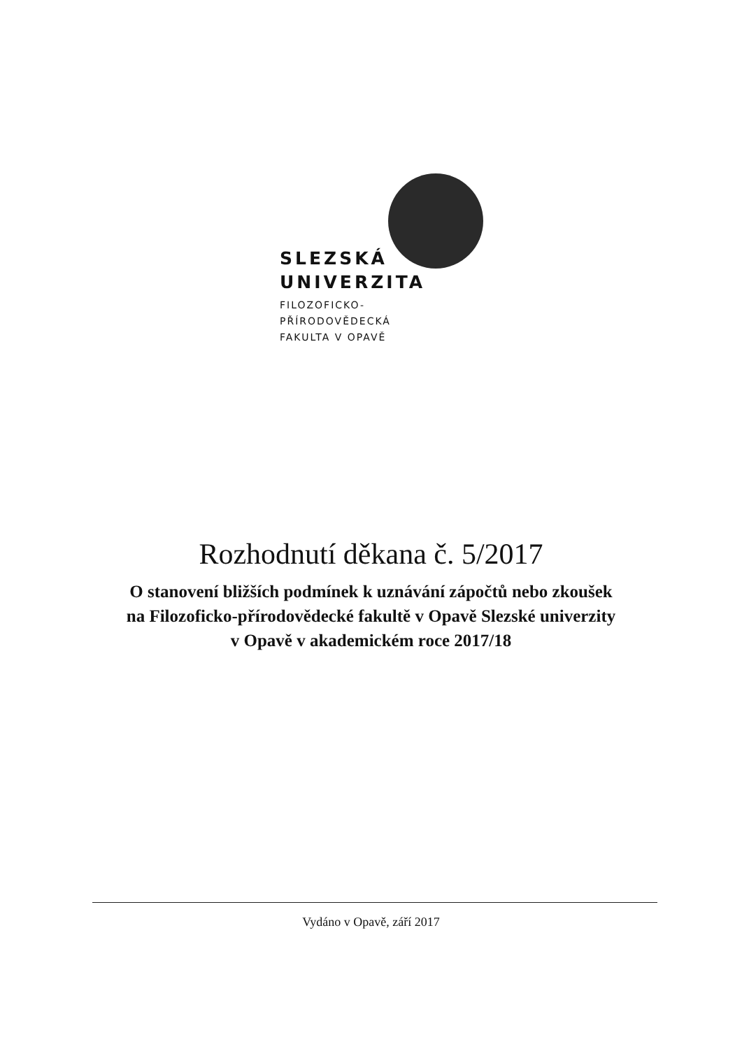SLEZSKÁ
UNIVERZITA
FILOZOFICKO-
PŘÍRODOVĚDECKÁ
FAKULTA V OPAVĚ
Rozhodnutí děkana č. 5/2017
O stanovení bližších podmínek k uznávání zápočtů nebo zkoušek
na Filozoficko-přírodovědecké fakultě v Opavě Slezské univerzity
v Opavě v akademickém roce 2017/18
Vydáno v Opavě, září 2017